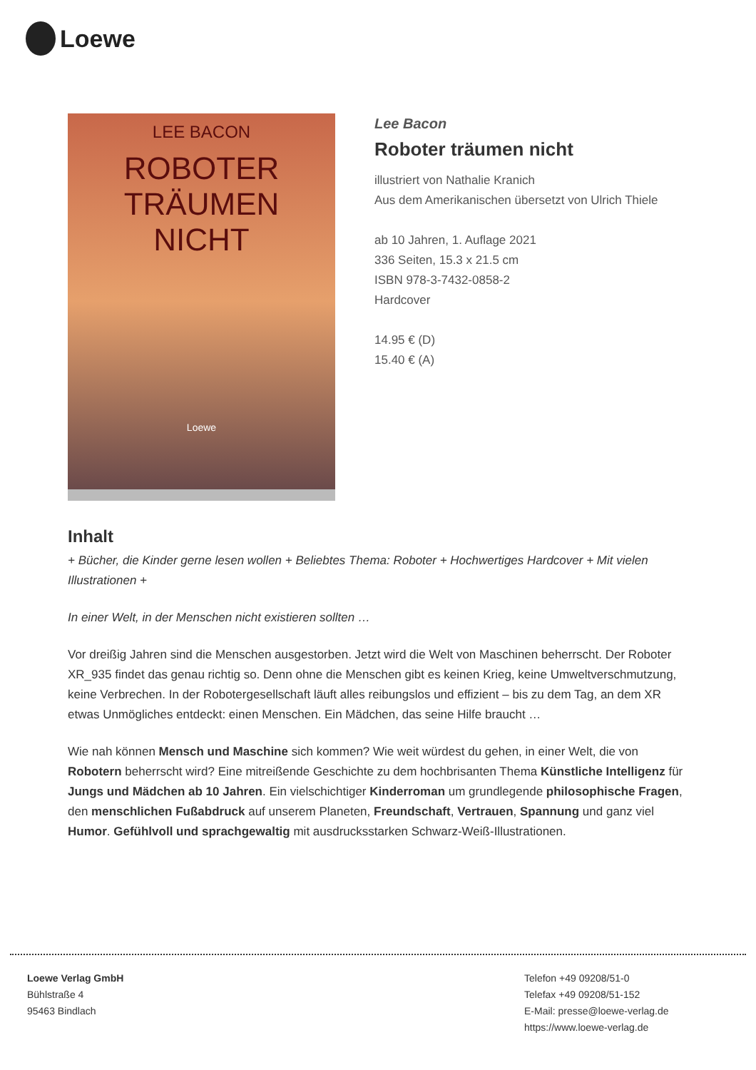Loewe
LEE BACON
ROBOTER
TRÄUMEN
NICHT
Loewe
Lee Bacon
Roboter träumen nicht
illustriert von Nathalie Kranich
Aus dem Amerikanischen übersetzt von Ulrich Thiele
ab 10 Jahren, 1. Auflage 2021
336 Seiten, 15.3 x 21.5 cm
ISBN 978-3-7432-0858-2
Hardcover
14.95 € (D)
15.40 € (A)
Inhalt
+ Bücher, die Kinder gerne lesen wollen + Beliebtes Thema: Roboter + Hochwertiges Hardcover + Mit vielen Illustrationen +
In einer Welt, in der Menschen nicht existieren sollten …
Vor dreißig Jahren sind die Menschen ausgestorben. Jetzt wird die Welt von Maschinen beherrscht. Der Roboter XR_935 findet das genau richtig so. Denn ohne die Menschen gibt es keinen Krieg, keine Umweltverschmutzung, keine Verbrechen. In der Robotergesellschaft läuft alles reibungslos und effizient – bis zu dem Tag, an dem XR etwas Unmögliches entdeckt: einen Menschen. Ein Mädchen, das seine Hilfe braucht …
Wie nah können Mensch und Maschine sich kommen? Wie weit würdest du gehen, in einer Welt, die von Robotern beherrscht wird? Eine mitreißende Geschichte zu dem hochbrisanten Thema Künstliche Intelligenz für Jungs und Mädchen ab 10 Jahren. Ein vielschichtiger Kinderroman um grundlegende philosophische Fragen, den menschlichen Fußabdruck auf unserem Planeten, Freundschaft, Vertrauen, Spannung und ganz viel Humor. Gefühlvoll und sprachgewaltig mit ausdrucksstarken Schwarz-Weiß-Illustrationen.
Loewe Verlag GmbH
Bühlstraße 4
95463 Bindlach
Telefon +49 09208/51-0
Telefax +49 09208/51-152
E-Mail: presse@loewe-verlag.de
https://www.loewe-verlag.de